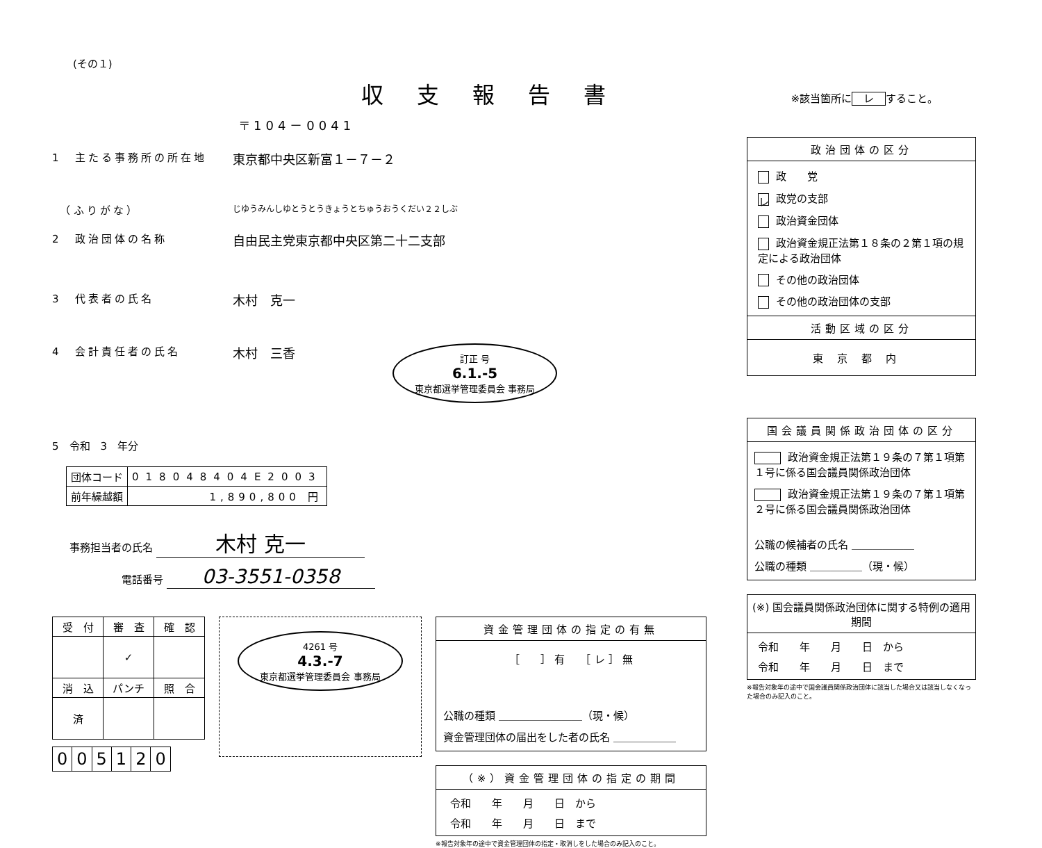(その１)
収支報告書
※該当箇所に レ すること。
〒104－0041
1　主たる事務所の所在地 東京都中央区新富１－７－２
　（ふりがな） じゆうみんしゆとうとうきょうとちゅうおうくだい２２しぶ
2　政治団体の名称 自由民主党東京都中央区第二十二支部
3　代表者の氏名 木村　克一
4　会計責任者の氏名 木村　三香 訂正 号
6.1.-5
東京都選挙管理委員会 事務局
5　令和　3　年分
| 団体コード | 018048404E2003 |
| 前年繰越額 | 1,890,800 円 |
事務担当者の氏名 木村 克一
電話番号 03-3551-0358
| 受 付 | 審 査 | 確 認 |
| | ✓ | |
| 消 込 | パンチ | 照 合 |
| 済 | | |
| 0 | 0 | 5 | 1 | 2 | 0 |
4261 号
4.3.-7
東京都選挙管理委員会 事務局
資金管理団体の指定の有無
［　　］ 有　　［ レ ］ 無
公職の種類 ＿＿＿＿＿＿＿＿（現・候）
資金管理団体の届出をした者の氏名 ＿＿＿＿＿＿
（※）資金管理団体の指定の期間
令和　　年　　月　　日　から
令和　　年　　月　　日　まで
※報告対象年の途中で資金管理団体の指定・取消しをした場合のみ記入のこと。
政治団体の区分
政　　党
レ 政党の支部
政治資金団体
政治資金規正法第１８条の２第１項の規定による政治団体
その他の政治団体
その他の政治団体の支部
活動区域の区分
東京都内
国会議員関係政治団体の区分
政治資金規正法第１９条の７第１項第１号に係る国会議員関係政治団体
政治資金規正法第１９条の７第１項第２号に係る国会議員関係政治団体
公職の候補者の氏名 ＿＿＿＿＿＿
公職の種類 ＿＿＿＿＿（現・候）
(※) 国会議員関係政治団体に関する特例の適用期間
令和　　年　　月　　日　から
令和　　年　　月　　日　まで
※報告対象年の途中で国会議員関係政治団体に該当した場合又は該当しなくなった場合のみ記入のこと。